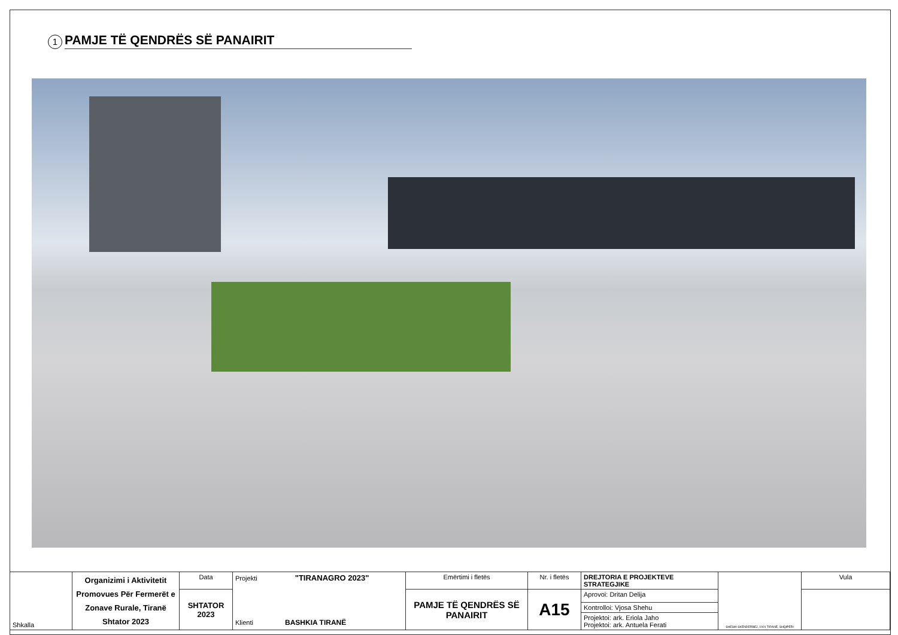1
PAMJE TË QENDRËS SË PANAIRIT
| Shkalla | Organizimi i Aktivitetit Promovues Për Fermerët e Zonave Rurale, Tiranë Shtator 2023 | Data | Projekti "TIRANAGRO 2023" Klienti BASHKIA TIRANË | Emërtimi i fletës | Nr. i fletës | DREJTORIA E PROJEKTEVE STRATEGJIKE | SHESHI SKËNDERBEJ, 1001 TIRANË, SHQIPËRI | Vula |
| | | SHTATOR 2023 | | PAMJE TË QENDRËS SË PANAIRIT | A15 | Aprovoi: Dritan Delija | | |
| | | | | | | Kontrolloi: Vjosa Shehu | | |
| | | | | | | Projektoi: ark. Eriola Jaho Projektoi: ark. Antuela Ferati | | |